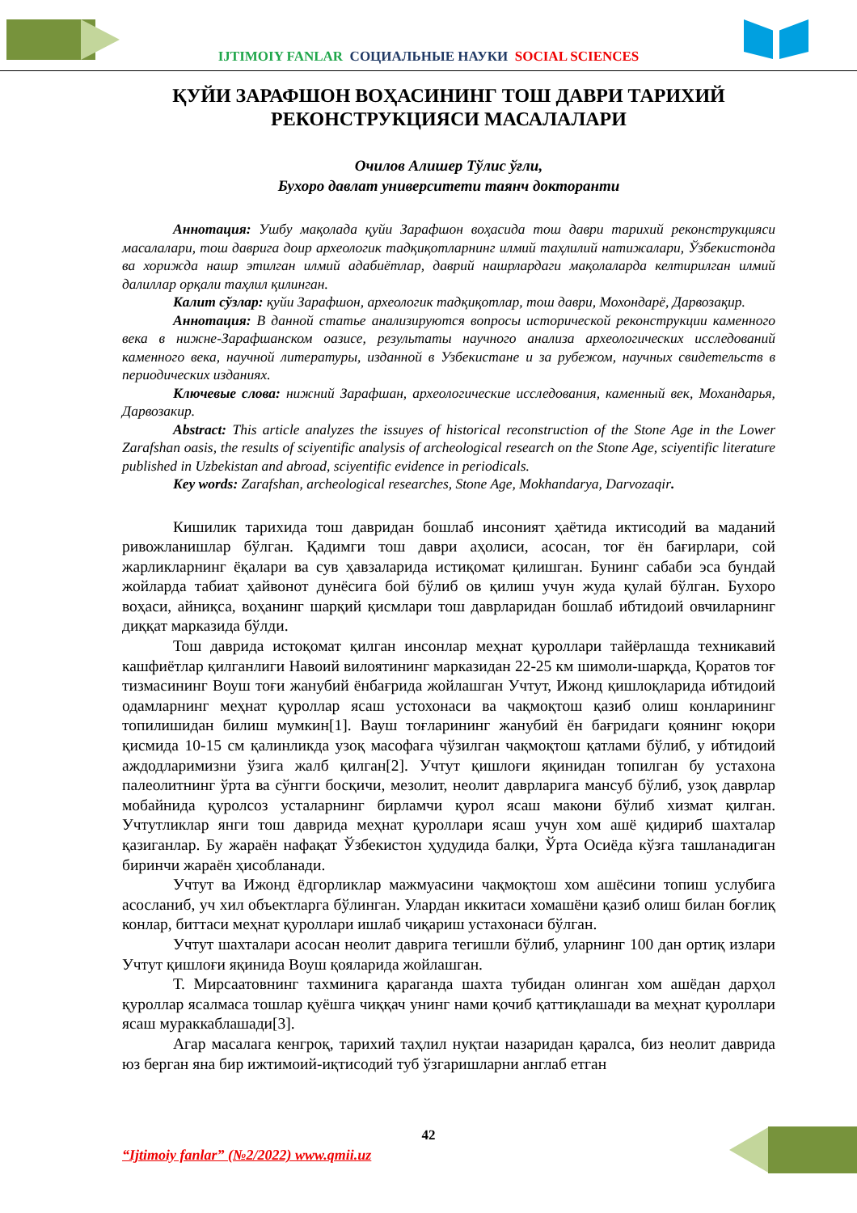IJTIMOIY FANLAR СОЦИАЛЬНЫЕ НАУКИ SOCIAL SCIENCES
ҚУЙИ ЗАРАФШОН ВОҲАСИНИНГ ТОШ ДАВРИ ТАРИХИЙ РЕКОНСТРУКЦИЯСИ МАСАЛАЛАРИ
Очилов Алишер Тўлис ўғли,
Бухоро давлат университети таянч докторанти
Аннотация: Ушбу мақолада қуйи Зарафшон воҳасида тош даври тарихий реконструкцияси масалалари, тош даврига доир археологик тадқиқотларнинг илмий таҳлилий натижалари, Ўзбекистонда ва хорижда нашр этилган илмий адабиётлар, даврий нашрлардаги мақолаларда келтирилган илмий далиллар орқали таҳлил қилинган.
Калит сўзлар: қуйи Зарафшон, археологик тадқиқотлар, тош даври, Мохондарё, Дарвозақир.
Аннотация: В данной статье анализируются вопросы исторической реконструкции каменного века в нижне-Зарафшанском оазисе, результаты научного анализа археологических исследований каменного века, научной литературы, изданной в Узбекистане и за рубежом, научных свидетельств в периодических изданиях.
Ключевые слова: нижний Зарафшан, археологические исследования, каменный век, Мохандарья, Дарвозакир.
Abstract: This article analyzes the issuyes of historical reconstruction of the Stone Age in the Lower Zarafshan oasis, the results of sciyentific analysis of archeological research on the Stone Age, sciyentific literature published in Uzbekistan and abroad, sciyentific evidence in periodicals.
Key words: Zarafshan, archeological researches, Stone Age, Mokhandarya, Darvozaqir.
Кишилик тарихида тош давридан бошлаб инсоният ҳаётида иктисодий ва маданий ривожланишлар бўлган. Қадимги тош даври аҳолиси, асосан, тоғ ён бағирлари, сой жарликларнинг ёқалари ва сув ҳавзаларида истиқомат қилишган. Бунинг сабаби эса бундай жойларда табиат ҳайвонот дунёсига бой бўлиб ов қилиш учун жуда қулай бўлган. Бухоро воҳаси, айниқса, воҳанинг шарқий қисмлари тош даврларидан бошлаб ибтидоий овчиларнинг диққат марказида бўлди.
Тош даврида истоқомат қилган инсонлар меҳнат қуроллари тайёрлашда техникавий кашфиётлар қилганлиги Навоий вилоятининг марказидан 22-25 км шимоли-шарқда, Қоратов тоғ тизмасининг Воуш тоғи жанубий ёнбағрида жойлашган Учтут, Ижонд қишлоқларида ибтидоий одамларнинг меҳнат қуроллар ясаш устохонаси ва чақмоқтош қазиб олиш конларининг топилишидан билиш мумкин[1]. Вауш тоғларининг жанубий ён бағридаги қоянинг юқори қисмида 10-15 см қалинликда узоқ масофага чўзилган чақмоқтош қатлами бўлиб, у ибтидоий аждодларимизни ўзига жалб қилган[2]. Учтут қишлоғи яқинидан топилган бу устахона палеолитнинг ўрта ва сўнгги босқичи, мезолит, неолит даврларига мансуб бўлиб, узоқ даврлар мобайнида қуролсоз усталарнинг бирламчи қурол ясаш макони бўлиб хизмат қилган. Учтутликлар янги тош даврида меҳнат қуроллари ясаш учун хом ашё қидириб шахталар қазиганлар. Бу жараён нафақат Ўзбекистон ҳудудида балқи, Ўрта Осиёда кўзга ташланадиган биринчи жараён ҳисобланади.
Учтут ва Ижонд ёдгорликлар мажмуасини чақмоқтош хом ашёсини топиш услубига асосланиб, уч хил объектларга бўлинган. Улардан иккитаси хомашёни қазиб олиш билан боғлиқ конлар, биттаси меҳнат қуроллари ишлаб чиқариш устахонаси бўлган.
Учтут шахталари асосан неолит даврига тегишли бўлиб, уларнинг 100 дан ортиқ излари Учтут қишлоғи яқинида Воуш қояларида жойлашган.
Т. Мирсаатовнинг тахминига қараганда шахта тубидан олинган хом ашёдан дарҳол қуроллар ясалмаса тошлар қуёшга чиққач унинг нами қочиб қаттиқлашади ва меҳнат қуроллари ясаш мураккаблашади[3].
Агар масалага кенгроқ, тарихий таҳлил нуқтаи назаридан қаралса, биз неолит даврида юз берган яна бир ижтимоий-иқтисодий туб ўзгаришларни англаб етган
42
“Ijtimoiy fanlar” (№2/2022) www.qmii.uz